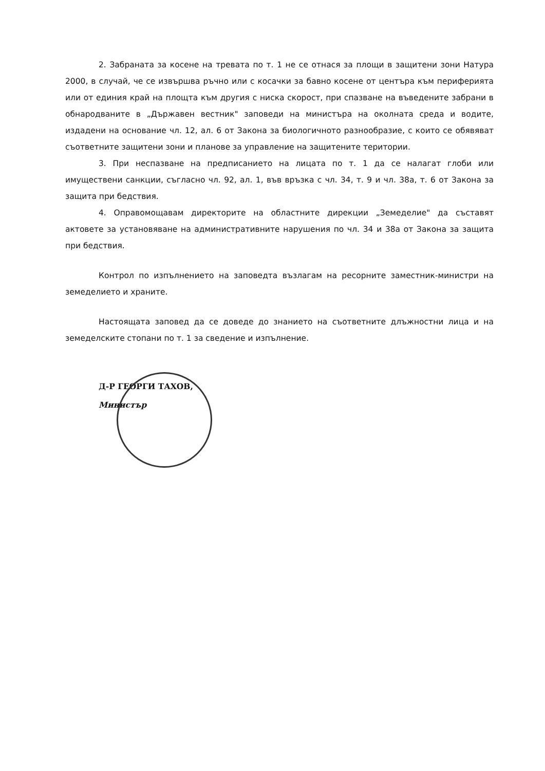2. Забраната за косене на тревата по т. 1 не се отнася за площи в защитени зони Натура 2000, в случай, че се извършва ръчно или с косачки за бавно косене от центъра към периферията или от единия край на площта към другия с ниска скорост, при спазване на въведените забрани в обнародваните в „Държавен вестник" заповеди на министъра на околната среда и водите, издадени на основание чл. 12, ал. 6 от Закона за биологичното разнообразие, с които се обявяват съответните защитени зони и планове за управление на защитените територии.
3. При неспазване на предписанието на лицата по т. 1 да се налагат глоби или имуществени санкции, съгласно чл. 92, ал. 1, във връзка с чл. 34, т. 9 и чл. 38а, т. 6 от Закона за защита при бедствия.
4. Оправомощавам директорите на областните дирекции „Земеделие" да съставят актовете за установяване на административните нарушения по чл. 34 и 38а от Закона за защита при бедствия.
Контрол по изпълнението на заповедта възлагам на ресорните заместник-министри на земеделието и храните.
Настоящата заповед да се доведе до знанието на съответните длъжностни лица и на земеделските стопани по т. 1 за сведение и изпълнение.
Д-Р ГЕОРГИ ТАХОВ,
Министър